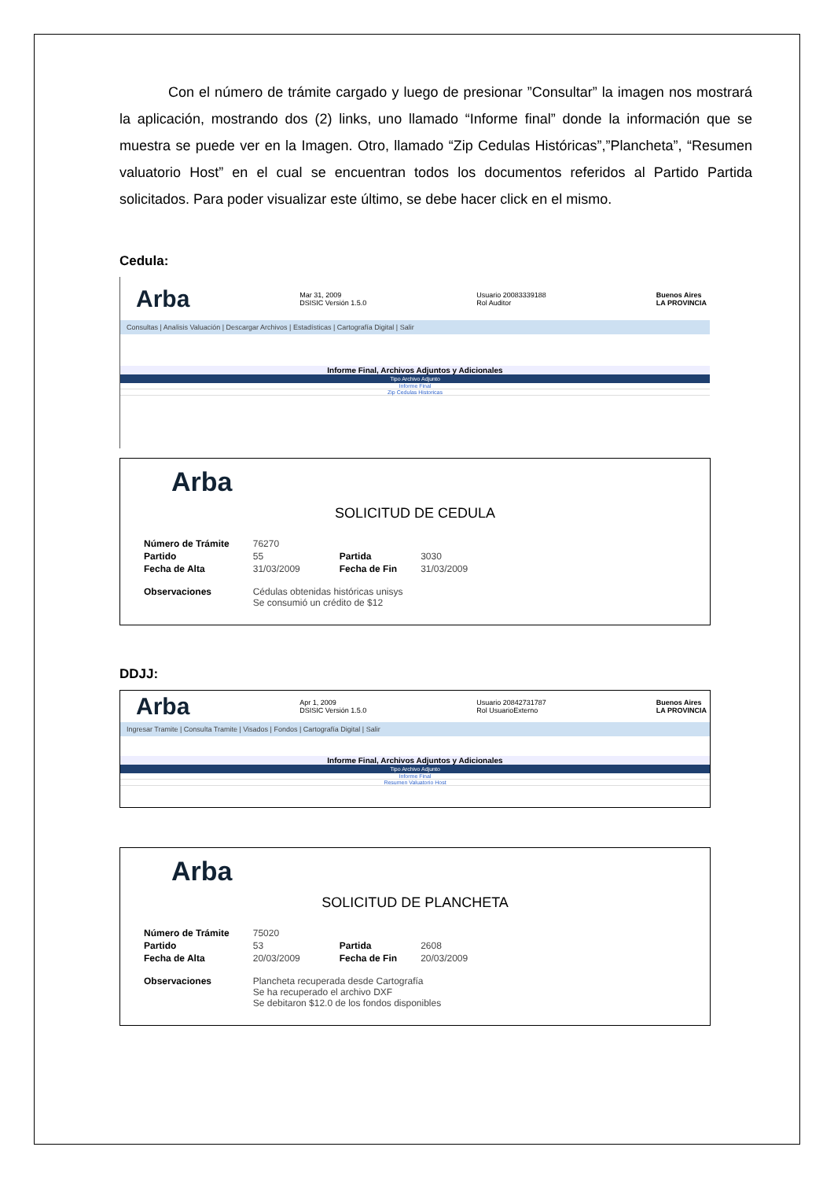Con el número de trámite cargado y luego de presionar ”Consultar” la imagen nos mostrará la aplicación, mostrando dos (2) links, uno llamado “Informe final” donde la información que se muestra se puede ver en la Imagen. Otro, llamado “Zip Cedulas Históricas”,”Plancheta”, “Resumen valuatorio Host” en el cual se encuentran todos los documentos referidos al Partido Partida solicitados. Para poder visualizar este último, se debe hacer click en el mismo.
Cedula:
Arba Mar 31, 2009
DSISIC Versión 1.5.0 Usuario 20083339188
Rol Auditor Buenos Aires
LA PROVINCIA
Consultas | Analisis Valuación | Descargar Archivos | Estadísticas | Cartografía Digital | Salir
Informe Final, Archivos Adjuntos y Adicionales
Tipo Archivo Adjunto
Informe Final
Zip Cedulas Historicas
Arba
SOLICITUD DE CEDULA
| Número de Trámite | 76270 | | |
| Partido | 55 | Partida | 3030 |
| Fecha de Alta | 31/03/2009 | Fecha de Fin | 31/03/2009 |
| Observaciones | Cédulas obtenidas históricas unisys Se consumió un crédito de $12 | | |
DDJJ:
Arba Apr 1, 2009
DSISIC Versión 1.5.0 Usuario 20842731787
Rol UsuarioExterno Buenos Aires
LA PROVINCIA
Ingresar Tramite | Consulta Tramite | Visados | Fondos | Cartografía Digital | Salir
Informe Final, Archivos Adjuntos y Adicionales
Tipo Archivo Adjunto
Informe Final
Resumen Valuatorio Host
Arba
SOLICITUD DE PLANCHETA
| Número de Trámite | 75020 | | |
| Partido | 53 | Partida | 2608 |
| Fecha de Alta | 20/03/2009 | Fecha de Fin | 20/03/2009 |
| Observaciones | Plancheta recuperada desde Cartografía Se ha recuperado el archivo DXF Se debitaron $12.0 de los fondos disponibles | | |